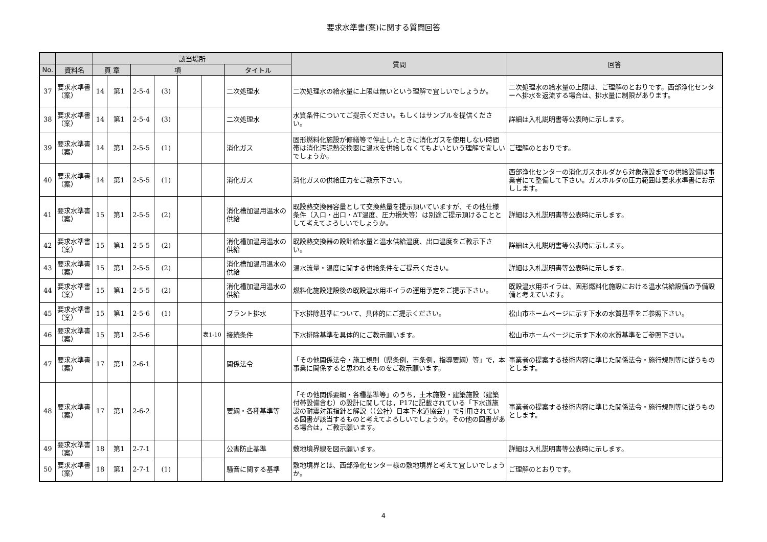要求水準書(案)に関する質問回答
| | | 該当場所 | | | | | | | 質問 | 回答 | |
| --- | --- | --- | --- | --- | --- | --- | --- | --- | --- | --- | --- |
| | | 頁 章 | | | | | | | | | |
| No. | 資料名 | | | | | 項 | | | | | タイトル |
| 37 | 要求水準書（案） | 14 | 第1 | 2-5-4 | (3) | | | 二次処理水 | 二次処理水の給水量に上限は無いという理解で宜しいでしょうか。 | 二次処理水の給水量の上限は、ご理解のとおりです。西部浄化センターへ排水を返流する場合は、排水量に制限があります。 | |
| 38 | 要求水準書（案） | 14 | 第1 | 2-5-4 | (3) | | | 二次処理水 | 水質条件についてご提示ください。もしくはサンプルを提供ください。 | 詳細は入札説明書等公表時に示します。 | |
| 39 | 要求水準書（案） | 14 | 第1 | 2-5-5 | (1) | | | 消化ガス | 固形燃料化施設が修繕等で停止したときに消化ガスを使用しない時間帯は消化汚泥熱交換器に温水を供給しなくてもよいという理解で宜しいでしょうか。 | ご理解のとおりです。 | |
| 40 | 要求水準書（案） | 14 | 第1 | 2-5-5 | (1) | | | 消化ガス | 消化ガスの供給圧力をご教示下さい。 | 西部浄化センターの消化ガスホルダから対象施設までの供給設備は事業者にて整備して下さい。ガスホルダの圧力範囲は要求水準書にお示しします。 | |
| 41 | 要求水準書（案） | 15 | 第1 | 2-5-5 | (2) | | | 消化槽加温用温水の供給 | 既設熱交換器容量として交換熱量を提示頂いていますが、その他仕様条件（入口・出口・ΔT温度、圧力損失等）は別途ご提示頂けることとして考えてよろしいでしょうか。 | 詳細は入札説明書等公表時に示します。 | |
| 42 | 要求水準書（案） | 15 | 第1 | 2-5-5 | (2) | | | 消化槽加温用温水の供給 | 既設熱交換器の設計給水量と温水供給温度、出口温度をご教示下さい。 | 詳細は入札説明書等公表時に示します。 | |
| 43 | 要求水準書（案） | 15 | 第1 | 2-5-5 | (2) | | | 消化槽加温用温水の供給 | 温水流量・温度に関する供給条件をご提示ください。 | 詳細は入札説明書等公表時に示します。 | |
| 44 | 要求水準書（案） | 15 | 第1 | 2-5-5 | (2) | | | 消化槽加温用温水の供給 | 燃料化施設建設後の既設温水用ボイラの運用予定をご提示下さい。 | 既設温水用ボイラは、固形燃料化施設における温水供給設備の予備設備と考えています。 | |
| 45 | 要求水準書（案） | 15 | 第1 | 2-5-6 | (1) | | | プラント排水 | 下水排除基準について、具体的にご提示ください。 | 松山市ホームページに示す下水の水質基準をご参照下さい。 | |
| 46 | 要求水準書（案） | 15 | 第1 | 2-5-6 | | | 表1-10 | 接続条件 | 下水排除基準を具体的にご教示願います。 | 松山市ホームページに示す下水の水質基準をご参照下さい。 | |
| 47 | 要求水準書（案） | 17 | 第1 | 2-6-1 | | | | 関係法令 | 「その他関係法令・施工規則（県条例，市条例，指導要綱）等」で，本事業に関係すると思われるものをご教示願います。 | 事業者の提案する技術内容に準じた関係法令・施行規則等に従うものとします。 | |
| 48 | 要求水準書（案） | 17 | 第1 | 2-6-2 | | | | 要綱・各種基準等 | 「その他関係要綱・各種基準等」のうち，土木施設・建築施設（建築付帯設備含む）の設計に関しては，P17に記載されている「下水道施設の耐震対策指針と解説（（公社）日本下水道協会）」で引用されている図書が該当するものと考えてよろしいでしょうか。その他の図書がある場合は，ご教示願います。 | 事業者の提案する技術内容に準じた関係法令・施行規則等に従うものとします。 | |
| 49 | 要求水準書（案） | 18 | 第1 | 2-7-1 | | | | 公害防止基準 | 敷地境界線を図示願います。 | 詳細は入札説明書等公表時に示します。 | |
| 50 | 要求水準書（案） | 18 | 第1 | 2-7-1 | (1) | | | 騒音に関する基準 | 敷地境界とは、西部浄化センター様の敷地境界と考えて宜しいでしょうか。 | ご理解のとおりです。 | |
4